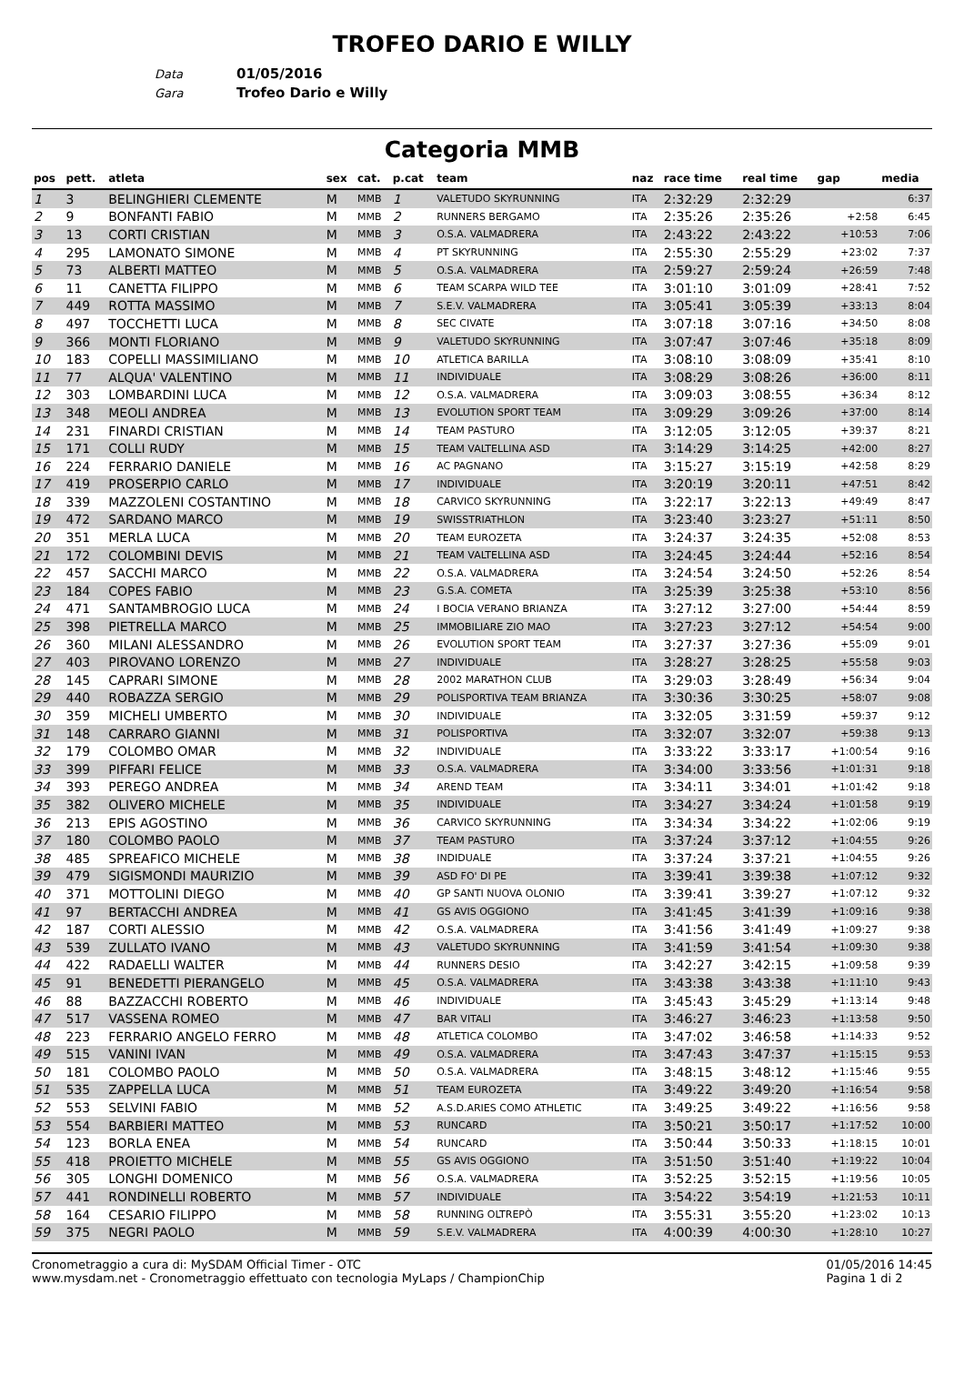TROFEO DARIO E WILLY
Data 01/05/2016
Gara Trofeo Dario e Willy
Categoria MMB
| pos | pett. | atleta | sex | cat. | p.cat | team | naz | race time | real time | gap | media |
| --- | --- | --- | --- | --- | --- | --- | --- | --- | --- | --- | --- |
| 1 | 3 | BELINGHIERI CLEMENTE | M | MMB | 1 | VALETUDO SKYRUNNING | ITA | 2:32:29 | 2:32:29 | | 6:37 |
| 2 | 9 | BONFANTI FABIO | M | MMB | 2 | RUNNERS BERGAMO | ITA | 2:35:26 | 2:35:26 | +2:58 | 6:45 |
| 3 | 13 | CORTI CRISTIAN | M | MMB | 3 | O.S.A. VALMADRERA | ITA | 2:43:22 | 2:43:22 | +10:53 | 7:06 |
| 4 | 295 | LAMONATO SIMONE | M | MMB | 4 | PT SKYRUNNING | ITA | 2:55:30 | 2:55:29 | +23:02 | 7:37 |
| 5 | 73 | ALBERTI MATTEO | M | MMB | 5 | O.S.A. VALMADRERA | ITA | 2:59:27 | 2:59:24 | +26:59 | 7:48 |
| 6 | 11 | CANETTA FILIPPO | M | MMB | 6 | TEAM SCARPA WILD TEE | ITA | 3:01:10 | 3:01:09 | +28:41 | 7:52 |
| 7 | 449 | ROTTA MASSIMO | M | MMB | 7 | S.E.V. VALMADRERA | ITA | 3:05:41 | 3:05:39 | +33:13 | 8:04 |
| 8 | 497 | TOCCHETTI LUCA | M | MMB | 8 | SEC CIVATE | ITA | 3:07:18 | 3:07:16 | +34:50 | 8:08 |
| 9 | 366 | MONTI FLORIANO | M | MMB | 9 | VALETUDO SKYRUNNING | ITA | 3:07:47 | 3:07:46 | +35:18 | 8:09 |
| 10 | 183 | COPELLI MASSIMILIANO | M | MMB | 10 | ATLETICA BARILLA | ITA | 3:08:10 | 3:08:09 | +35:41 | 8:10 |
| 11 | 77 | ALQUA' VALENTINO | M | MMB | 11 | INDIVIDUALE | ITA | 3:08:29 | 3:08:26 | +36:00 | 8:11 |
| 12 | 303 | LOMBARDINI LUCA | M | MMB | 12 | O.S.A. VALMADRERA | ITA | 3:09:03 | 3:08:55 | +36:34 | 8:12 |
| 13 | 348 | MEOLI ANDREA | M | MMB | 13 | EVOLUTION SPORT TEAM | ITA | 3:09:29 | 3:09:26 | +37:00 | 8:14 |
| 14 | 231 | FINARDI CRISTIAN | M | MMB | 14 | TEAM PASTURO | ITA | 3:12:05 | 3:12:05 | +39:37 | 8:21 |
| 15 | 171 | COLLI RUDY | M | MMB | 15 | TEAM VALTELLINA ASD | ITA | 3:14:29 | 3:14:25 | +42:00 | 8:27 |
| 16 | 224 | FERRARIO DANIELE | M | MMB | 16 | AC PAGNANO | ITA | 3:15:27 | 3:15:19 | +42:58 | 8:29 |
| 17 | 419 | PROSERPIO CARLO | M | MMB | 17 | INDIVIDUALE | ITA | 3:20:19 | 3:20:11 | +47:51 | 8:42 |
| 18 | 339 | MAZZOLENI COSTANTINO | M | MMB | 18 | CARVICO SKYRUNNING | ITA | 3:22:17 | 3:22:13 | +49:49 | 8:47 |
| 19 | 472 | SARDANO MARCO | M | MMB | 19 | SWISSTRIATHLON | ITA | 3:23:40 | 3:23:27 | +51:11 | 8:50 |
| 20 | 351 | MERLA LUCA | M | MMB | 20 | TEAM EUROZETA | ITA | 3:24:37 | 3:24:35 | +52:08 | 8:53 |
| 21 | 172 | COLOMBINI DEVIS | M | MMB | 21 | TEAM VALTELLINA ASD | ITA | 3:24:45 | 3:24:44 | +52:16 | 8:54 |
| 22 | 457 | SACCHI MARCO | M | MMB | 22 | O.S.A. VALMADRERA | ITA | 3:24:54 | 3:24:50 | +52:26 | 8:54 |
| 23 | 184 | COPES FABIO | M | MMB | 23 | G.S.A. COMETA | ITA | 3:25:39 | 3:25:38 | +53:10 | 8:56 |
| 24 | 471 | SANTAMBROGIO LUCA | M | MMB | 24 | I BOCIA VERANO BRIANZA | ITA | 3:27:12 | 3:27:00 | +54:44 | 8:59 |
| 25 | 398 | PIETRELLA MARCO | M | MMB | 25 | IMMOBILIARE ZIO MAO | ITA | 3:27:23 | 3:27:12 | +54:54 | 9:00 |
| 26 | 360 | MILANI ALESSANDRO | M | MMB | 26 | EVOLUTION SPORT TEAM | ITA | 3:27:37 | 3:27:36 | +55:09 | 9:01 |
| 27 | 403 | PIROVANO LORENZO | M | MMB | 27 | INDIVIDUALE | ITA | 3:28:27 | 3:28:25 | +55:58 | 9:03 |
| 28 | 145 | CAPRARI SIMONE | M | MMB | 28 | 2002 MARATHON CLUB | ITA | 3:29:03 | 3:28:49 | +56:34 | 9:04 |
| 29 | 440 | ROBAZZA SERGIO | M | MMB | 29 | POLISPORTIVA TEAM BRIANZA | ITA | 3:30:36 | 3:30:25 | +58:07 | 9:08 |
| 30 | 359 | MICHELI UMBERTO | M | MMB | 30 | INDIVIDUALE | ITA | 3:32:05 | 3:31:59 | +59:37 | 9:12 |
| 31 | 148 | CARRARO GIANNI | M | MMB | 31 | POLISPORTIVA | ITA | 3:32:07 | 3:32:07 | +59:38 | 9:13 |
| 32 | 179 | COLOMBO OMAR | M | MMB | 32 | INDIVIDUALE | ITA | 3:33:22 | 3:33:17 | +1:00:54 | 9:16 |
| 33 | 399 | PIFFARI FELICE | M | MMB | 33 | O.S.A. VALMADRERA | ITA | 3:34:00 | 3:33:56 | +1:01:31 | 9:18 |
| 34 | 393 | PEREGO ANDREA | M | MMB | 34 | AREND TEAM | ITA | 3:34:11 | 3:34:01 | +1:01:42 | 9:18 |
| 35 | 382 | OLIVERO MICHELE | M | MMB | 35 | INDIVIDUALE | ITA | 3:34:27 | 3:34:24 | +1:01:58 | 9:19 |
| 36 | 213 | EPIS AGOSTINO | M | MMB | 36 | CARVICO SKYRUNNING | ITA | 3:34:34 | 3:34:22 | +1:02:06 | 9:19 |
| 37 | 180 | COLOMBO PAOLO | M | MMB | 37 | TEAM PASTURO | ITA | 3:37:24 | 3:37:12 | +1:04:55 | 9:26 |
| 38 | 485 | SPREAFICO MICHELE | M | MMB | 38 | INDIDUALE | ITA | 3:37:24 | 3:37:21 | +1:04:55 | 9:26 |
| 39 | 479 | SIGISMONDI MAURIZIO | M | MMB | 39 | ASD FO' DI PE | ITA | 3:39:41 | 3:39:38 | +1:07:12 | 9:32 |
| 40 | 371 | MOTTOLINI DIEGO | M | MMB | 40 | GP SANTI NUOVA OLONIO | ITA | 3:39:41 | 3:39:27 | +1:07:12 | 9:32 |
| 41 | 97 | BERTACCHI ANDREA | M | MMB | 41 | GS AVIS OGGIONO | ITA | 3:41:45 | 3:41:39 | +1:09:16 | 9:38 |
| 42 | 187 | CORTI ALESSIO | M | MMB | 42 | O.S.A. VALMADRERA | ITA | 3:41:56 | 3:41:49 | +1:09:27 | 9:38 |
| 43 | 539 | ZULLATO IVANO | M | MMB | 43 | VALETUDO SKYRUNNING | ITA | 3:41:59 | 3:41:54 | +1:09:30 | 9:38 |
| 44 | 422 | RADAELLI WALTER | M | MMB | 44 | RUNNERS DESIO | ITA | 3:42:27 | 3:42:15 | +1:09:58 | 9:39 |
| 45 | 91 | BENEDETTI PIERANGELO | M | MMB | 45 | O.S.A. VALMADRERA | ITA | 3:43:38 | 3:43:38 | +1:11:10 | 9:43 |
| 46 | 88 | BAZZACCHI ROBERTO | M | MMB | 46 | INDIVIDUALE | ITA | 3:45:43 | 3:45:29 | +1:13:14 | 9:48 |
| 47 | 517 | VASSENA ROMEO | M | MMB | 47 | BAR VITALI | ITA | 3:46:27 | 3:46:23 | +1:13:58 | 9:50 |
| 48 | 223 | FERRARIO ANGELO FERRO | M | MMB | 48 | ATLETICA COLOMBO | ITA | 3:47:02 | 3:46:58 | +1:14:33 | 9:52 |
| 49 | 515 | VANINI IVAN | M | MMB | 49 | O.S.A. VALMADRERA | ITA | 3:47:43 | 3:47:37 | +1:15:15 | 9:53 |
| 50 | 181 | COLOMBO PAOLO | M | MMB | 50 | O.S.A. VALMADRERA | ITA | 3:48:15 | 3:48:12 | +1:15:46 | 9:55 |
| 51 | 535 | ZAPPELLA LUCA | M | MMB | 51 | TEAM EUROZETA | ITA | 3:49:22 | 3:49:20 | +1:16:54 | 9:58 |
| 52 | 553 | SELVINI FABIO | M | MMB | 52 | A.S.D.ARIES COMO ATHLETIC | ITA | 3:49:25 | 3:49:22 | +1:16:56 | 9:58 |
| 53 | 554 | BARBIERI MATTEO | M | MMB | 53 | RUNCARD | ITA | 3:50:21 | 3:50:17 | +1:17:52 | 10:00 |
| 54 | 123 | BORLA ENEA | M | MMB | 54 | RUNCARD | ITA | 3:50:44 | 3:50:33 | +1:18:15 | 10:01 |
| 55 | 418 | PROIETTO MICHELE | M | MMB | 55 | GS AVIS OGGIONO | ITA | 3:51:50 | 3:51:40 | +1:19:22 | 10:04 |
| 56 | 305 | LONGHI DOMENICO | M | MMB | 56 | O.S.A. VALMADRERA | ITA | 3:52:25 | 3:52:15 | +1:19:56 | 10:05 |
| 57 | 441 | RONDINELLI ROBERTO | M | MMB | 57 | INDIVIDUALE | ITA | 3:54:22 | 3:54:19 | +1:21:53 | 10:11 |
| 58 | 164 | CESARIO FILIPPO | M | MMB | 58 | RUNNING OLTREPÒ | ITA | 3:55:31 | 3:55:20 | +1:23:02 | 10:13 |
| 59 | 375 | NEGRI PAOLO | M | MMB | 59 | S.E.V. VALMADRERA | ITA | 4:00:39 | 4:00:30 | +1:28:10 | 10:27 |
Cronometraggio a cura di: MySDAM Official Timer - OTC
www.mysdam.net - Cronometraggio effettuato con tecnologia MyLaps / ChampionChip
01/05/2016 14:45
Pagina 1 di 2